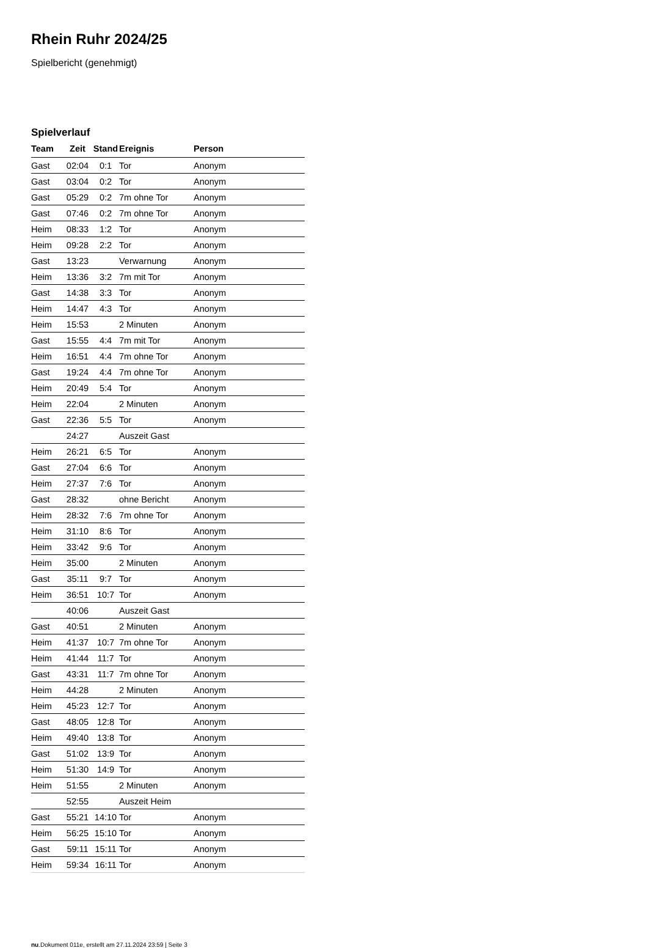Rhein Ruhr 2024/25
Spielbericht (genehmigt)
Spielverlauf
| Team | Zeit | Stand | Ereignis | Person |
| --- | --- | --- | --- | --- |
| Gast | 02:04 | 0:1 | Tor | Anonym |
| Gast | 03:04 | 0:2 | Tor | Anonym |
| Gast | 05:29 | 0:2 | 7m ohne Tor | Anonym |
| Gast | 07:46 | 0:2 | 7m ohne Tor | Anonym |
| Heim | 08:33 | 1:2 | Tor | Anonym |
| Heim | 09:28 | 2:2 | Tor | Anonym |
| Gast | 13:23 | | Verwarnung | Anonym |
| Heim | 13:36 | 3:2 | 7m mit Tor | Anonym |
| Gast | 14:38 | 3:3 | Tor | Anonym |
| Heim | 14:47 | 4:3 | Tor | Anonym |
| Heim | 15:53 | | 2 Minuten | Anonym |
| Gast | 15:55 | 4:4 | 7m mit Tor | Anonym |
| Heim | 16:51 | 4:4 | 7m ohne Tor | Anonym |
| Gast | 19:24 | 4:4 | 7m ohne Tor | Anonym |
| Heim | 20:49 | 5:4 | Tor | Anonym |
| Heim | 22:04 | | 2 Minuten | Anonym |
| Gast | 22:36 | 5:5 | Tor | Anonym |
| | 24:27 | | Auszeit Gast | |
| Heim | 26:21 | 6:5 | Tor | Anonym |
| Gast | 27:04 | 6:6 | Tor | Anonym |
| Heim | 27:37 | 7:6 | Tor | Anonym |
| Gast | 28:32 | | ohne Bericht | Anonym |
| Heim | 28:32 | 7:6 | 7m ohne Tor | Anonym |
| Heim | 31:10 | 8:6 | Tor | Anonym |
| Heim | 33:42 | 9:6 | Tor | Anonym |
| Heim | 35:00 | | 2 Minuten | Anonym |
| Gast | 35:11 | 9:7 | Tor | Anonym |
| Heim | 36:51 | 10:7 | Tor | Anonym |
| | 40:06 | | Auszeit Gast | |
| Gast | 40:51 | | 2 Minuten | Anonym |
| Heim | 41:37 | 10:7 | 7m ohne Tor | Anonym |
| Heim | 41:44 | 11:7 | Tor | Anonym |
| Gast | 43:31 | 11:7 | 7m ohne Tor | Anonym |
| Heim | 44:28 | | 2 Minuten | Anonym |
| Heim | 45:23 | 12:7 | Tor | Anonym |
| Gast | 48:05 | 12:8 | Tor | Anonym |
| Heim | 49:40 | 13:8 | Tor | Anonym |
| Gast | 51:02 | 13:9 | Tor | Anonym |
| Heim | 51:30 | 14:9 | Tor | Anonym |
| Heim | 51:55 | | 2 Minuten | Anonym |
| | 52:55 | | Auszeit Heim | |
| Gast | 55:21 | 14:10 | Tor | Anonym |
| Heim | 56:25 | 15:10 | Tor | Anonym |
| Gast | 59:11 | 15:11 | Tor | Anonym |
| Heim | 59:34 | 16:11 | Tor | Anonym |
nu.Dokument 011e, erstellt am 27.11.2024 23:59 | Seite 3